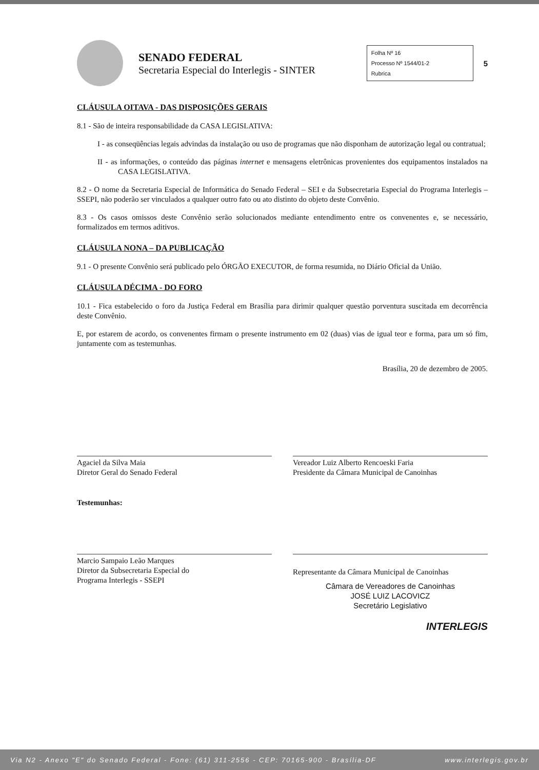SENADO FEDERAL
Secretaria Especial do Interlegis - SINTER
Folha Nº 16
Processo Nº 1544/01-2
Rubrica
5
CLÁUSULA OITAVA - DAS DISPOSIÇÕES GERAIS
8.1 - São de inteira responsabilidade da CASA LEGISLATIVA:
I - as conseqüências legais advindas da instalação ou uso de programas que não disponham de autorização legal ou contratual;
II - as informações, o conteúdo das páginas internet e mensagens eletrônicas provenientes dos equipamentos instalados na CASA LEGISLATIVA.
8.2 - O nome da Secretaria Especial de Informática do Senado Federal – SEI e da Subsecretaria Especial do Programa Interlegis – SSEPI, não poderão ser vinculados a qualquer outro fato ou ato distinto do objeto deste Convênio.
8.3 - Os casos omissos deste Convênio serão solucionados mediante entendimento entre os convenentes e, se necessário, formalizados em termos aditivos.
CLÁUSULA NONA – DA PUBLICAÇÃO
9.1 - O presente Convênio será publicado pelo ÓRGÃO EXECUTOR, de forma resumida, no Diário Oficial da União.
CLÁUSULA DÉCIMA - DO FORO
10.1 - Fica estabelecido o foro da Justiça Federal em Brasília para dirimir qualquer questão porventura suscitada em decorrência deste Convênio.
E, por estarem de acordo, os convenentes firmam o presente instrumento em 02 (duas) vias de igual teor e forma, para um só fim, juntamente com as testemunhas.
Brasília, 20 de dezembro de 2005.
Agaciel da Silva Maia
Diretor Geral do Senado Federal
Vereador Luiz Alberto Rencoeski Faria
Presidente da Câmara Municipal de Canoinhas
Testemunhas:
Marcio Sampaio Leão Marques
Diretor da Subsecretaria Especial do
Programa Interlegis - SSEPI
Representante da Câmara Municipal de Canoinhas
Câmara de Vereadores de Canoinhas
JOSÉ LUIZ LACOVICZ
Secretário Legislativo
INTERLEGIS
Via N2 - Anexo "E" do Senado Federal - Fone: (61) 311-2556 - CEP: 70165-900 - Brasília-DF www.interlegis.gov.br